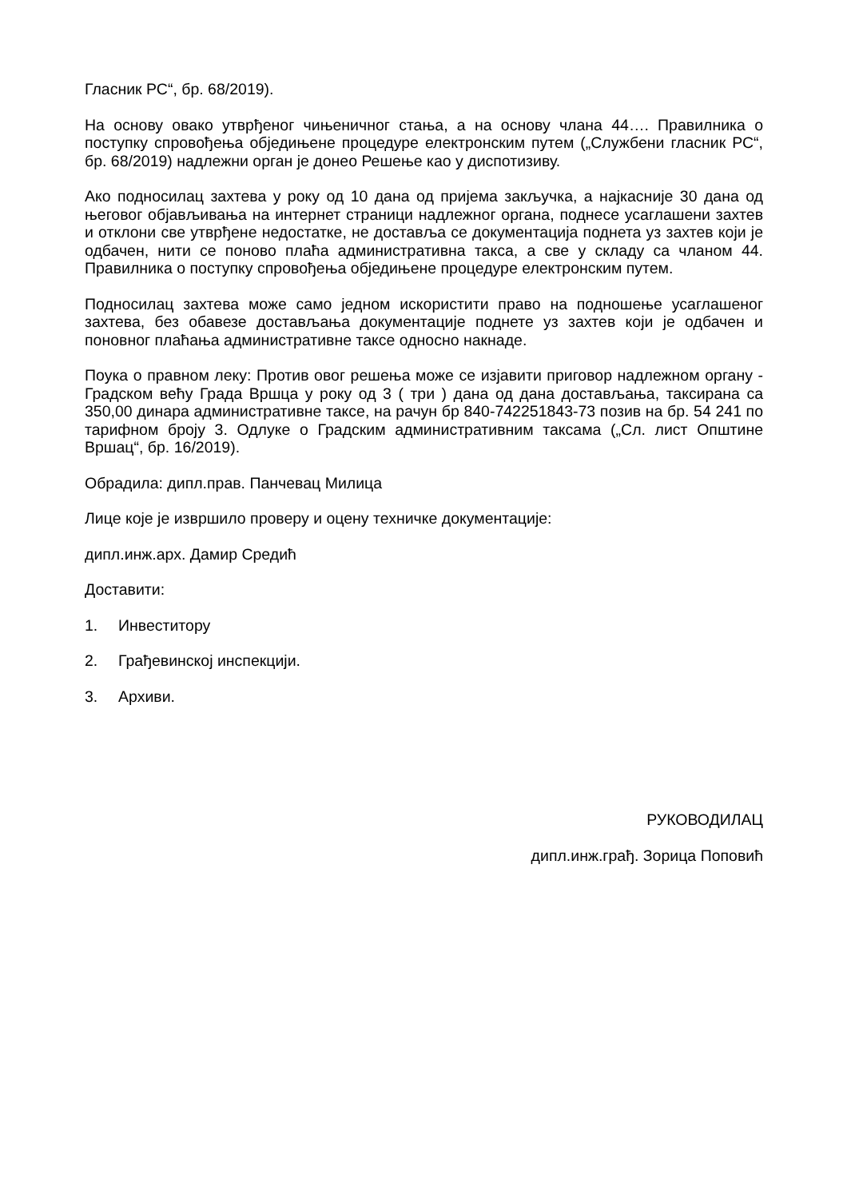Гласник РС“, бр. 68/2019).
На основу овако утврђеног чињеничног стања, а на основу члана 44…. Правилника о поступку спровођења обједињене процедуре електронским путем („Службени гласник РС“, бр. 68/2019) надлежни орган је донео Решење као у диспотизиву.
Ако подносилац захтева у року од 10 дана од пријема закључка, а најкасније 30 дана од његовог објављивања на интернет страници надлежног органа, поднесе усаглашени захтев и отклони све утврђене недостатке, не доставља се документација поднета уз захтев који је одбачен, нити се поново плаћа административна такса, а све у складу са чланом 44. Правилника о поступку спровођења обједињене процедуре електронским путем.
Подносилац захтева може само једном искористити право на подношење усаглашеног захтева, без обавезе достављања документације поднете уз захтев који је одбачен и поновног плаћања административне таксе односно накнаде.
Поука о правном леку: Против овог решења може се изјавити приговор надлежном органу - Градском већу Града Вршца у року од 3 ( три ) дана од дана достављања, таксирана са 350,00 динара административне таксе, на рачун бр 840-742251843-73 позив на бр. 54 241 по тарифном броју 3. Одлуке о Градским административним таксама („Сл. лист Општине Вршац“, бр. 16/2019).
Обрадила: дипл.прав. Панчевац Милица
Лице које је извршило проверу и оцену техничке документације:
дипл.инж.арх. Дамир Средић
Доставити:
1. Инвеститору
2. Грађевинској инспекцији.
3. Архиви.
РУКОВОДИЛАЦ
дипл.инж.грађ. Зорица Поповић